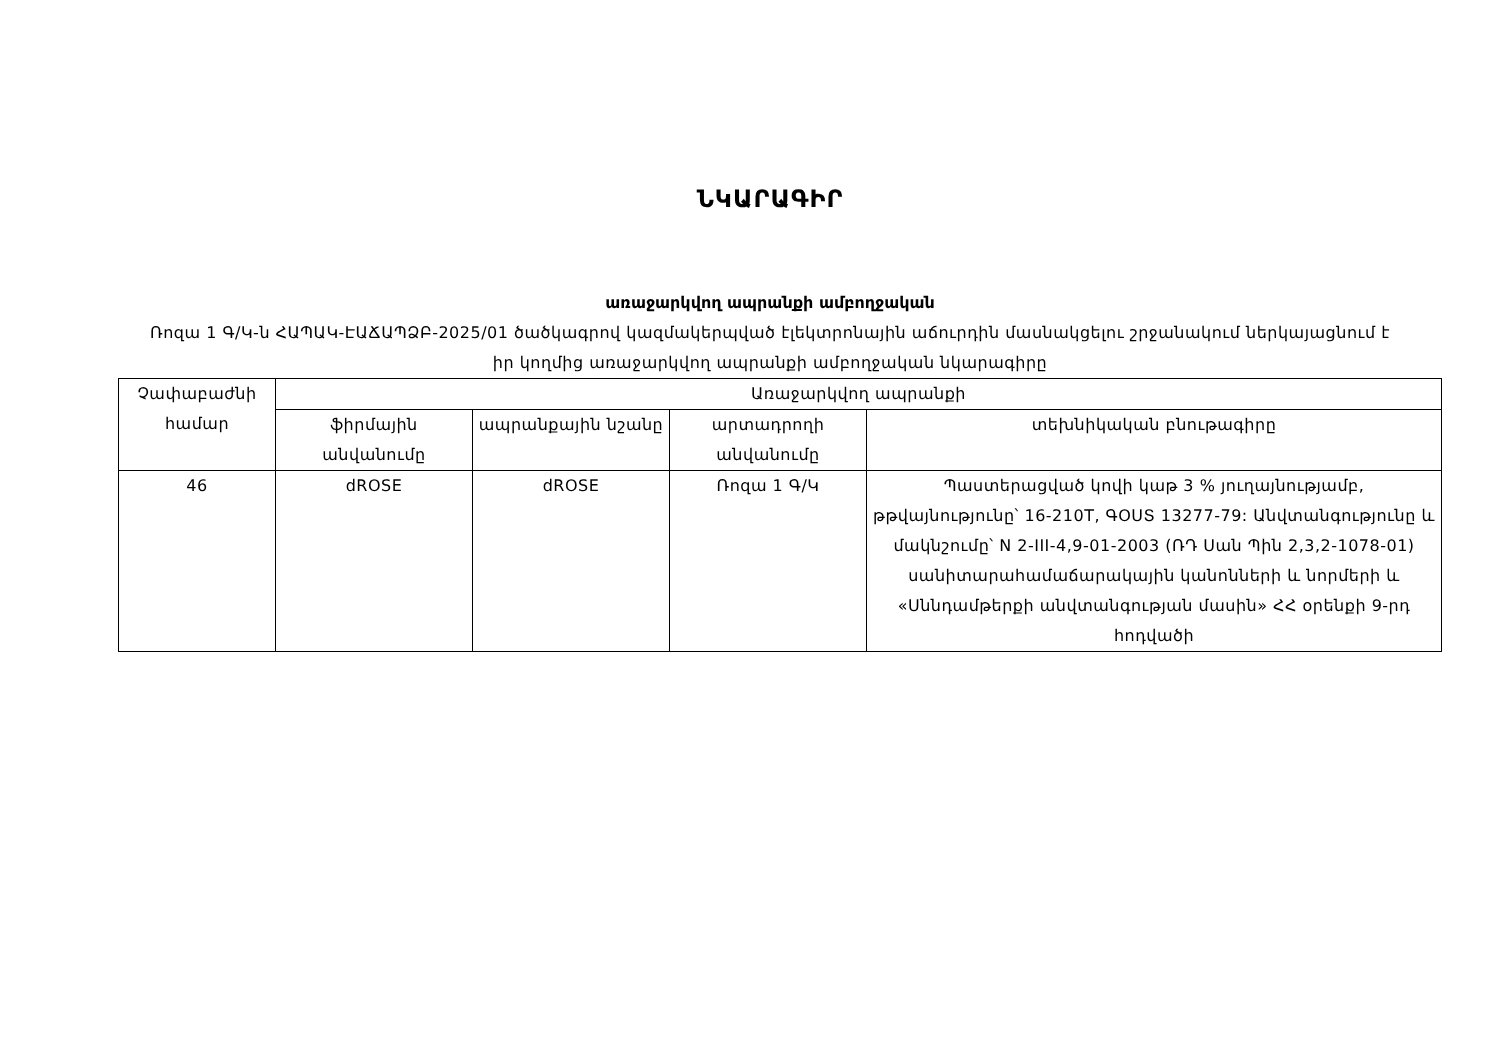ՆԿԱՐԱԳԻՐ
առաջարկվող ապրանքի ամբողջական
Ռոզա 1 Գ/Կ-ն ՀԱՊԱԿ-ԷԱՃԱՊՁԲ-2025/01 ծածկագրով կազմակերպված էլեկտրոնային աճուրդին մասնակցելու շրջանակում ներկայացնում է իր կողմից առաջարկվող ապրանքի ամբողջական նկարագիրը
| Չափաբաժնի համար | Առաջարկվող ապրանքի | | | |
| --- | --- | --- | --- | --- |
| | ֆիրմային անվանումը | ապրանքային նշանը | արտադրողի անվանումը | տեխնիկական բնութագիրը |
| 46 | dROSE | dROSE | Ռոզա 1 Գ/Կ | Պաստերացված կովի կաթ 3 % յուղայնությամբ, թթվայնությունը՝ 16-210T, ԳՕՍՏ 13277-79: Անվտանգությունը և մակնշումը՝ N 2-III-4,9-01-2003 (ՌԴ Սան Պին 2,3,2-1078-01) սանիտարահամաճարակային կանոնների և նորմերի և «Սննդամթերքի անվտանգության մասին» ՀՀ օրենքի 9-րդ հոդվածի |